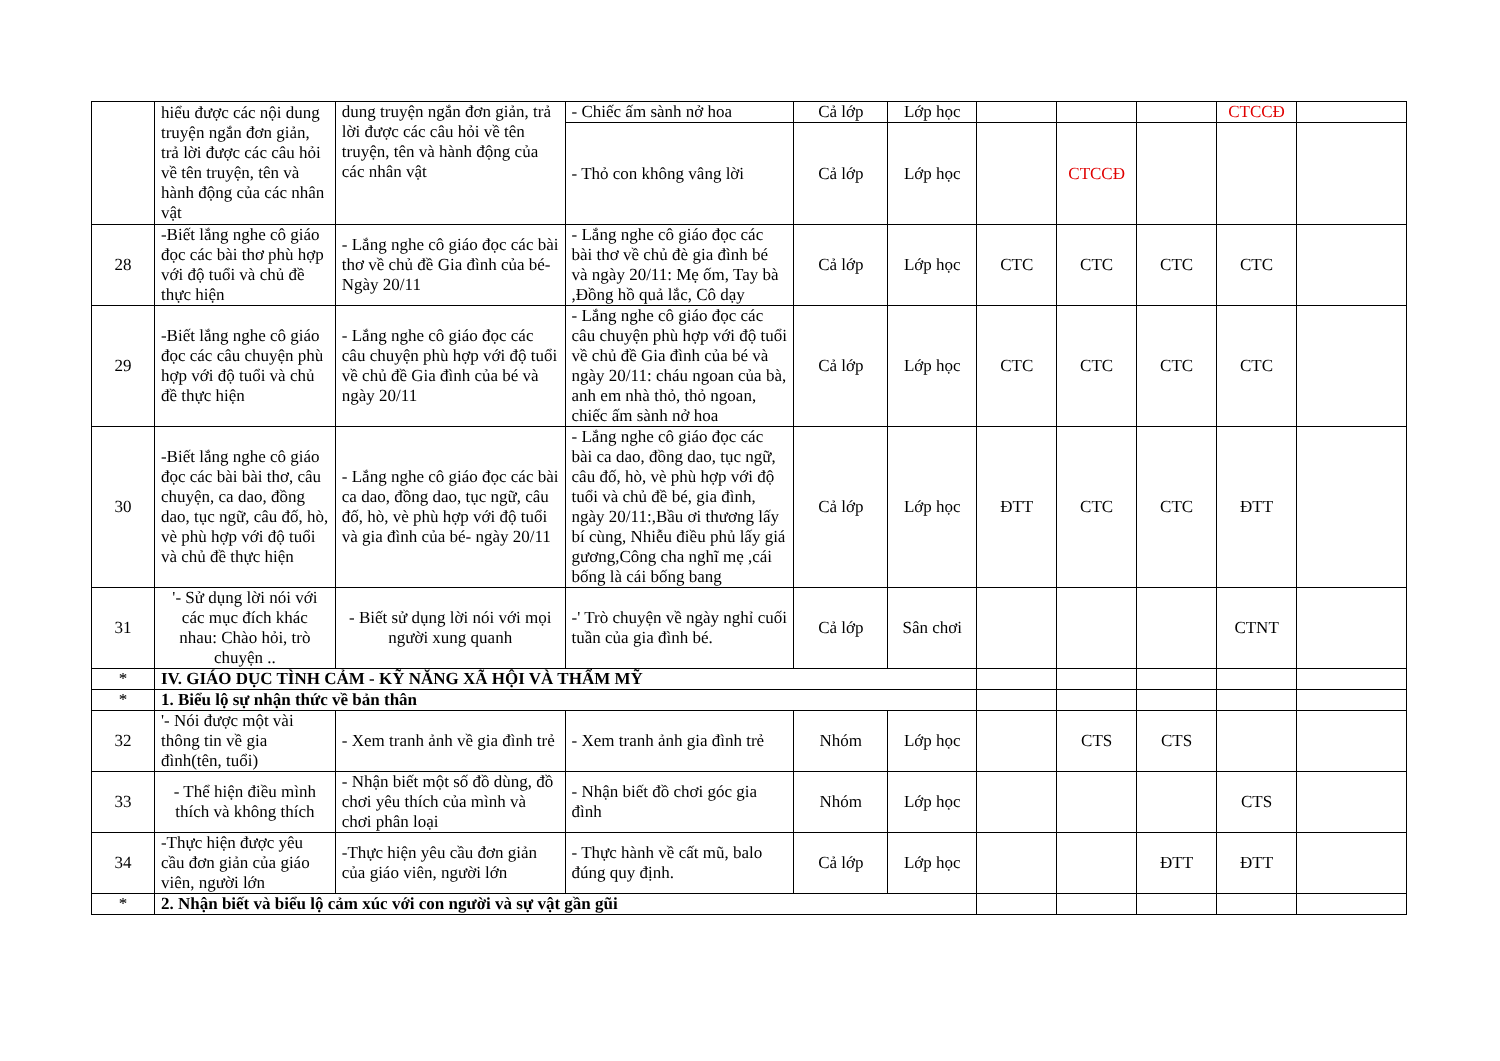| | hiểu được các nội dung truyện ngắn đơn giản, trả lời được các câu hỏi về tên truyện, tên và hành động của các nhân vật | dung truyện ngắn đơn giản, trả lời được các câu hỏi về tên truyện, tên và hành động của các nhân vật | - Chiếc ấm sành nở hoa | Cả lớp | Lớp học | | | | CTCCĐ | |
| | | | - Thỏ con không vâng lời | Cả lớp | Lớp học | | CTCCĐ | | | |
| 28 | -Biết lắng nghe cô giáo đọc các bài thơ phù hợp với độ tuổi và chủ đề thực hiện | - Lắng nghe cô giáo đọc các bài thơ về chủ đề Gia đình của bé- Ngày 20/11 | - Lắng nghe cô giáo đọc các bài thơ về chủ đè gia đình bé và ngày 20/11: Mẹ ốm, Tay bà ,Đồng hồ quả lắc, Cô dạy | Cả lớp | Lớp học | CTC | CTC | CTC | CTC | |
| 29 | -Biết lắng nghe cô giáo đọc các câu chuyện phù hợp với độ tuổi và chủ đề thực hiện | - Lắng nghe cô giáo đọc các câu chuyện phù hợp với độ tuổi về chủ đề Gia đình của bé và ngày 20/11 | - Lắng nghe cô giáo đọc các câu chuyện phù hợp với độ tuổi về chủ đề Gia đình của bé và ngày 20/11: cháu ngoan của bà, anh em nhà thỏ, thỏ ngoan, chiếc ấm sành nở hoa | Cả lớp | Lớp học | CTC | CTC | CTC | CTC | |
| 30 | -Biết lắng nghe cô giáo đọc các bài bài thơ, câu chuyện, ca dao, đồng dao, tục ngữ, câu đố, hò, vè phù hợp với độ tuổi và chủ đề thực hiện | - Lắng nghe cô giáo đọc các bài ca dao, đồng dao, tục ngữ, câu đố, hò, vè phù hợp với độ tuổi và gia đình của bé- ngày 20/11 | - Lắng nghe cô giáo đọc các bài ca dao, đồng dao, tục ngữ, câu đố, hò, vè phù hợp với độ tuổi và chủ đề bé, gia đình, ngày 20/11:,Bầu ơi thương lấy bí cùng, Nhiễu điều phủ lấy giá gương,Công cha nghĩ mẹ ,cái bống là cái bống bang | Cả lớp | Lớp học | ĐTT | CTC | CTC | ĐTT | |
| 31 | '- Sử dụng lời nói với các mục đích khác nhau: Chào hỏi, trò chuyện .. | - Biết sử dụng lời nói với mọi người xung quanh | -' Trò chuyện về ngày nghỉ cuối tuần của gia đình bé. | Cả lớp | Sân chơi | | | | CTNT | |
| * | IV. GIÁO DỤC TÌNH CẢM - KỸ NĂNG XÃ HỘI VÀ THẨM MỸ | | | | | | | | | |
| * | 1. Biểu lộ sự nhận thức về bản thân | | | | | | | | | |
| 32 | '- Nói được một vài thông tin về gia đình(tên, tuổi) | - Xem tranh ảnh về gia đình trẻ | - Xem tranh ảnh gia đình trẻ | Nhóm | Lớp học | | CTS | CTS | | |
| 33 | - Thể hiện điều mình thích và không thích | - Nhận biết một số đồ dùng, đồ chơi yêu thích của mình và chơi phân loại | - Nhận biết đồ chơi góc gia đình | Nhóm | Lớp học | | | | CTS | |
| 34 | -Thực hiện được yêu cầu đơn giản của giáo viên, người lớn | -Thực hiện yêu cầu đơn giản của giáo viên, người lớn | - Thực hành về cất mũ, balo đúng quy định. | Cả lớp | Lớp học | | | ĐTT | ĐTT | |
| * | 2. Nhận biết và biểu lộ cảm xúc với con người và sự vật gần gũi | | | | | | | | | |